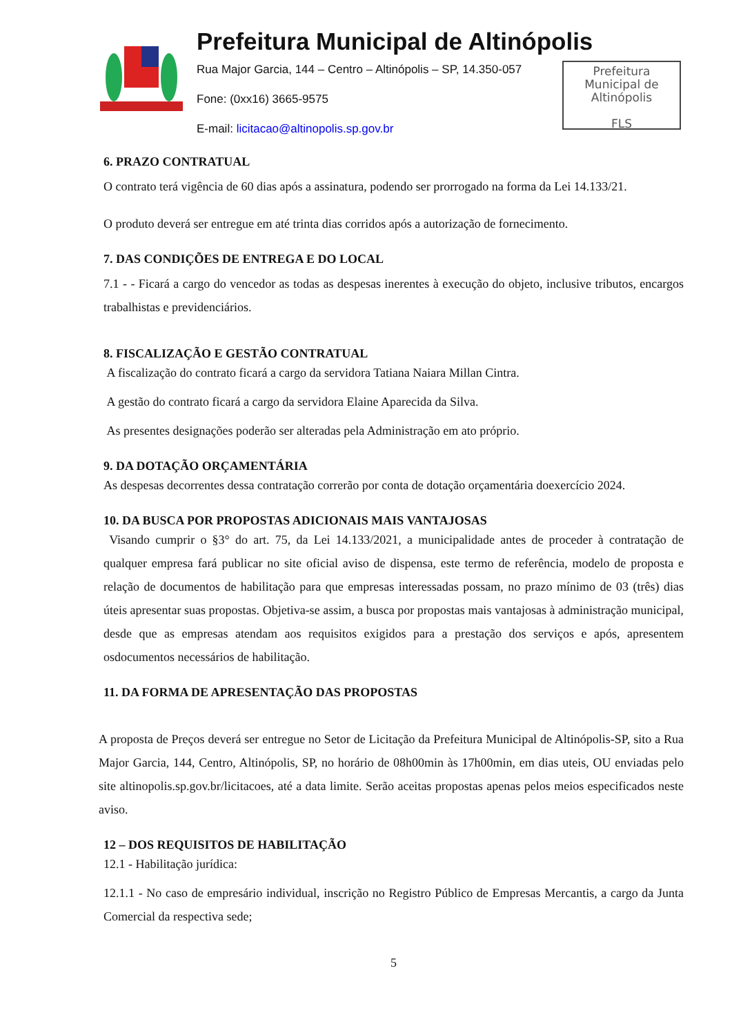Prefeitura Municipal de Altinópolis
Rua Major Garcia, 144 – Centro – Altinópolis – SP, 14.350-057
Fone: (0xx16) 3665-9575
E-mail: licitacao@altinopolis.sp.gov.br
Prefeitura
Municipal de
Altinópolis
FLS
6. PRAZO CONTRATUAL
O contrato terá vigência de 60 dias após a assinatura, podendo ser prorrogado na forma da Lei 14.133/21.
O produto deverá ser entregue em até trinta dias corridos após a autorização de fornecimento.
7. DAS CONDIÇÕES DE ENTREGA E DO LOCAL
7.1 - - Ficará a cargo do vencedor as todas as despesas inerentes à execução do objeto, inclusive tributos, encargos trabalhistas e previdenciários.
8. FISCALIZAÇÃO E GESTÃO CONTRATUAL
A fiscalização do contrato ficará a cargo da servidora Tatiana Naiara Millan Cintra.
A gestão do contrato ficará a cargo da servidora Elaine Aparecida da Silva.
As presentes designações poderão ser alteradas pela Administração em ato próprio.
9. DA DOTAÇÃO ORÇAMENTÁRIA
As despesas decorrentes dessa contratação correrão por conta de dotação orçamentária doexercício 2024.
10. DA BUSCA POR PROPOSTAS ADICIONAIS MAIS VANTAJOSAS
Visando cumprir o §3° do art. 75, da Lei 14.133/2021, a municipalidade antes de proceder à contratação de qualquer empresa fará publicar no site oficial aviso de dispensa, este termo de referência, modelo de proposta e relação de documentos de habilitação para que empresas interessadas possam, no prazo mínimo de 03 (três) dias úteis apresentar suas propostas. Objetiva-se assim, a busca por propostas mais vantajosas à administração municipal, desde que as empresas atendam aos requisitos exigidos para a prestação dos serviços e após, apresentem osdocumentos necessários de habilitação.
11. DA FORMA DE APRESENTAÇÃO DAS PROPOSTAS
A proposta de Preços deverá ser entregue no Setor de Licitação da Prefeitura Municipal de Altinópolis-SP, sito a Rua Major Garcia, 144, Centro, Altinópolis, SP, no horário de 08h00min às 17h00min, em dias uteis, OU enviadas pelo site altinopolis.sp.gov.br/licitacoes, até a data limite. Serão aceitas propostas apenas pelos meios especificados neste aviso.
12 – DOS REQUISITOS DE HABILITAÇÃO
12.1 - Habilitação jurídica:
12.1.1 - No caso de empresário individual, inscrição no Registro Público de Empresas Mercantis, a cargo da Junta Comercial da respectiva sede;
5